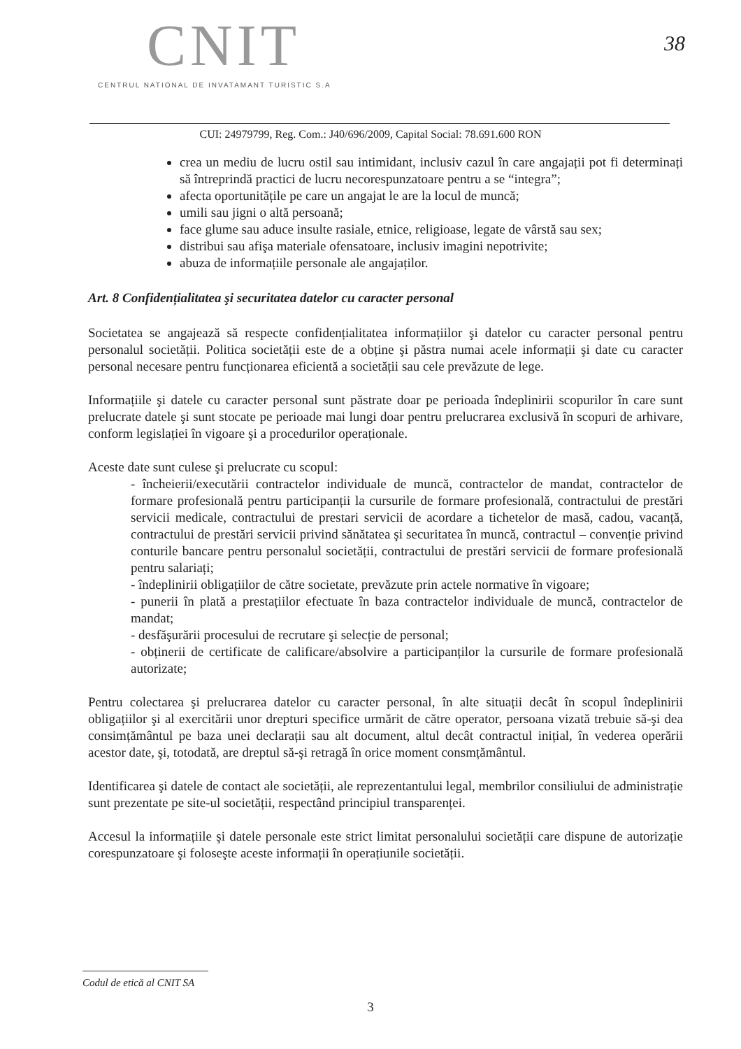CNIT
CENTRUL NATIONAL DE INVATAMANT TURISTIC S.A
38
CUI: 24979799, Reg. Com.: J40/696/2009, Capital Social: 78.691.600 RON
crea un mediu de lucru ostil sau intimidant, inclusiv cazul în care angajații pot fi determinați să întreprindă practici de lucru necorespunzatoare pentru a se “integra”;
afecta oportunitățile pe care un angajat le are la locul de muncă;
umili sau jigni o altă persoană;
face glume sau aduce insulte rasiale, etnice, religioase, legate de vârstă sau sex;
distribui sau afişa materiale ofensatoare, inclusiv imagini nepotrivite;
abuza de informațiile personale ale angajaților.
Art. 8 Confidențialitatea şi securitatea datelor cu caracter personal
Societatea se angajează să respecte confidențialitatea informațiilor şi datelor cu caracter personal pentru personalul societății. Politica societății este de a obține şi păstra numai acele informații şi date cu caracter personal necesare pentru funcționarea eficientă a societății sau cele prevăzute de lege.
Informațiile şi datele cu caracter personal sunt păstrate doar pe perioada îndeplinirii scopurilor în care sunt prelucrate datele şi sunt stocate pe perioade mai lungi doar pentru prelucrarea exclusivă în scopuri de arhivare, conform legislației în vigoare şi a procedurilor operaționale.
Aceste date sunt culese şi prelucrate cu scopul:
- încheierii/executării contractelor individuale de muncă, contractelor de mandat, contractelor de formare profesională pentru participanții la cursurile de formare profesională, contractului de prestări servicii medicale, contractului de prestari servicii de acordare a tichetelor de masă, cadou, vacanță, contractului de prestări servicii privind sănătatea şi securitatea în muncă, contractul – convenție privind conturile bancare pentru personalul societății, contractului de prestări servicii de formare profesională pentru salariați;
- îndeplinirii obligațiilor de către societate, prevăzute prin actele normative în vigoare;
- punerii în plată a prestațiilor efectuate în baza contractelor individuale de muncă, contractelor de mandat;
- desfăşurării procesului de recrutare şi selecție de personal;
- obținerii de certificate de calificare/absolvire a participanților la cursurile de formare profesională autorizate;
Pentru colectarea şi prelucrarea datelor cu caracter personal, în alte situații decât în scopul îndeplinirii obligațiilor şi al exercitării unor drepturi specifice urmărit de către operator, persoana vizată trebuie să-şi dea consimțământul pe baza unei declarații sau alt document, altul decât contractul inițial, în vederea operării acestor date, şi, totodată, are dreptul să-şi retragă în orice moment consmțământul.
Identificarea şi datele de contact ale societății, ale reprezentantului legal, membrilor consiliului de administrație sunt prezentate pe site-ul societății, respectând principiul transparenței.
Accesul la informațiile şi datele personale este strict limitat personalului societății care dispune de autorizație corespunzatoare şi foloseşte aceste informații în operațiunile societății.
Codul de etică al CNIT SA
3